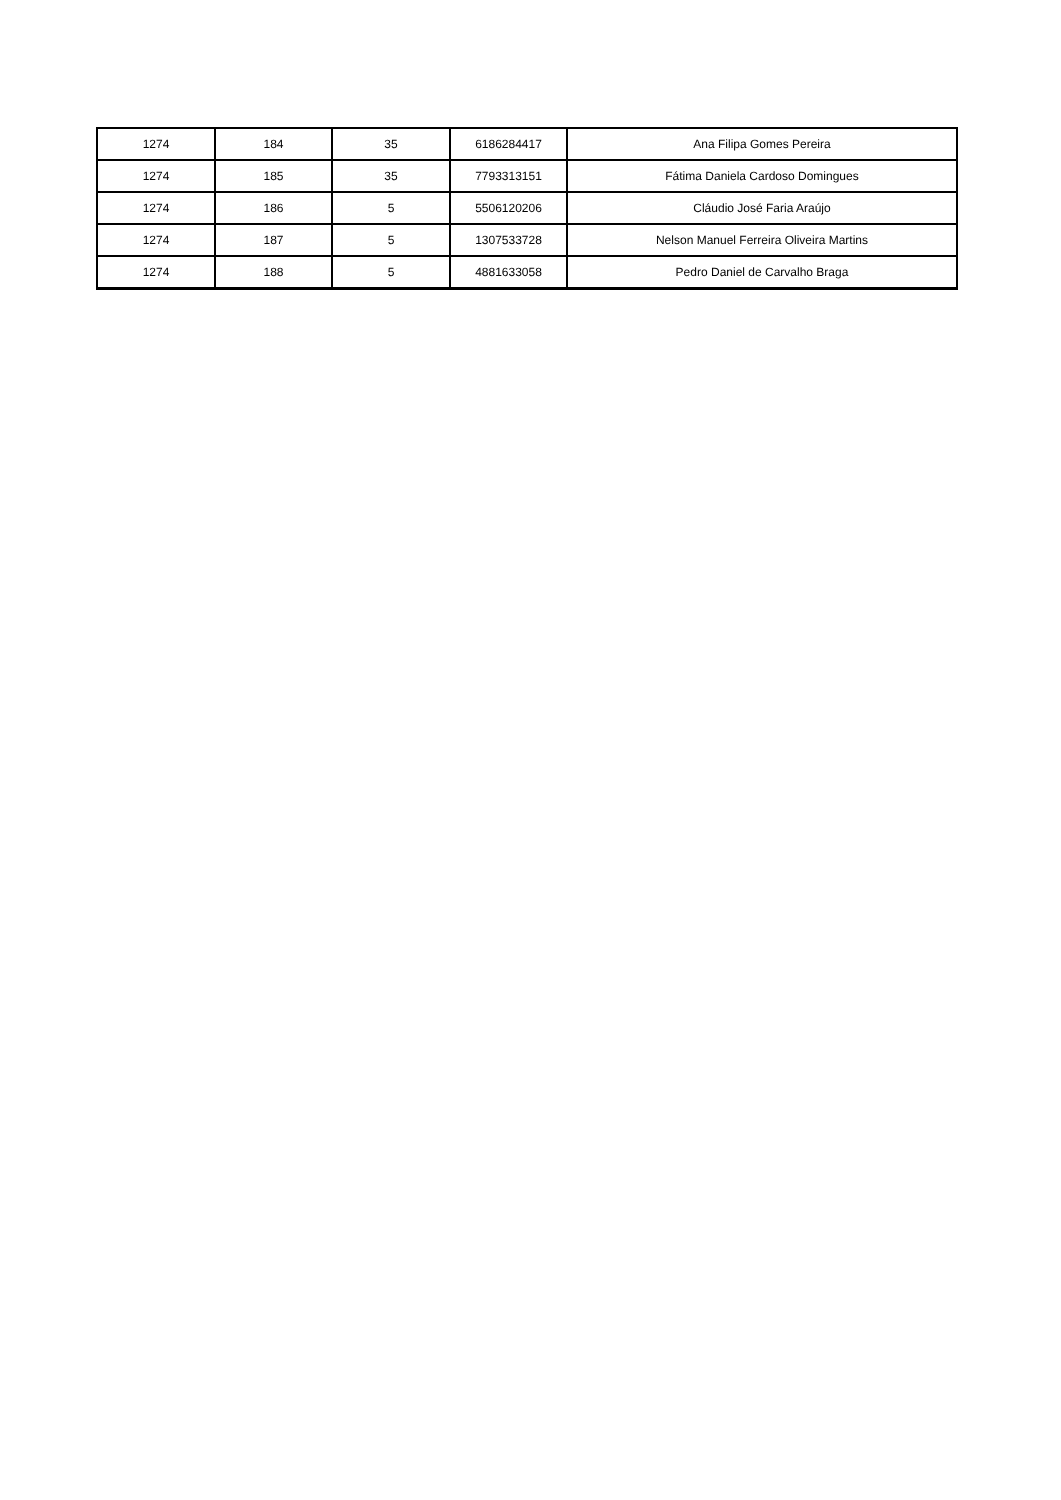| 1274 | 184 | 35 | 6186284417 | Ana Filipa Gomes Pereira |
| 1274 | 185 | 35 | 7793313151 | Fátima Daniela Cardoso Domingues |
| 1274 | 186 | 5 | 5506120206 | Cláudio José Faria Araújo |
| 1274 | 187 | 5 | 1307533728 | Nelson Manuel Ferreira Oliveira Martins |
| 1274 | 188 | 5 | 4881633058 | Pedro Daniel de Carvalho Braga |